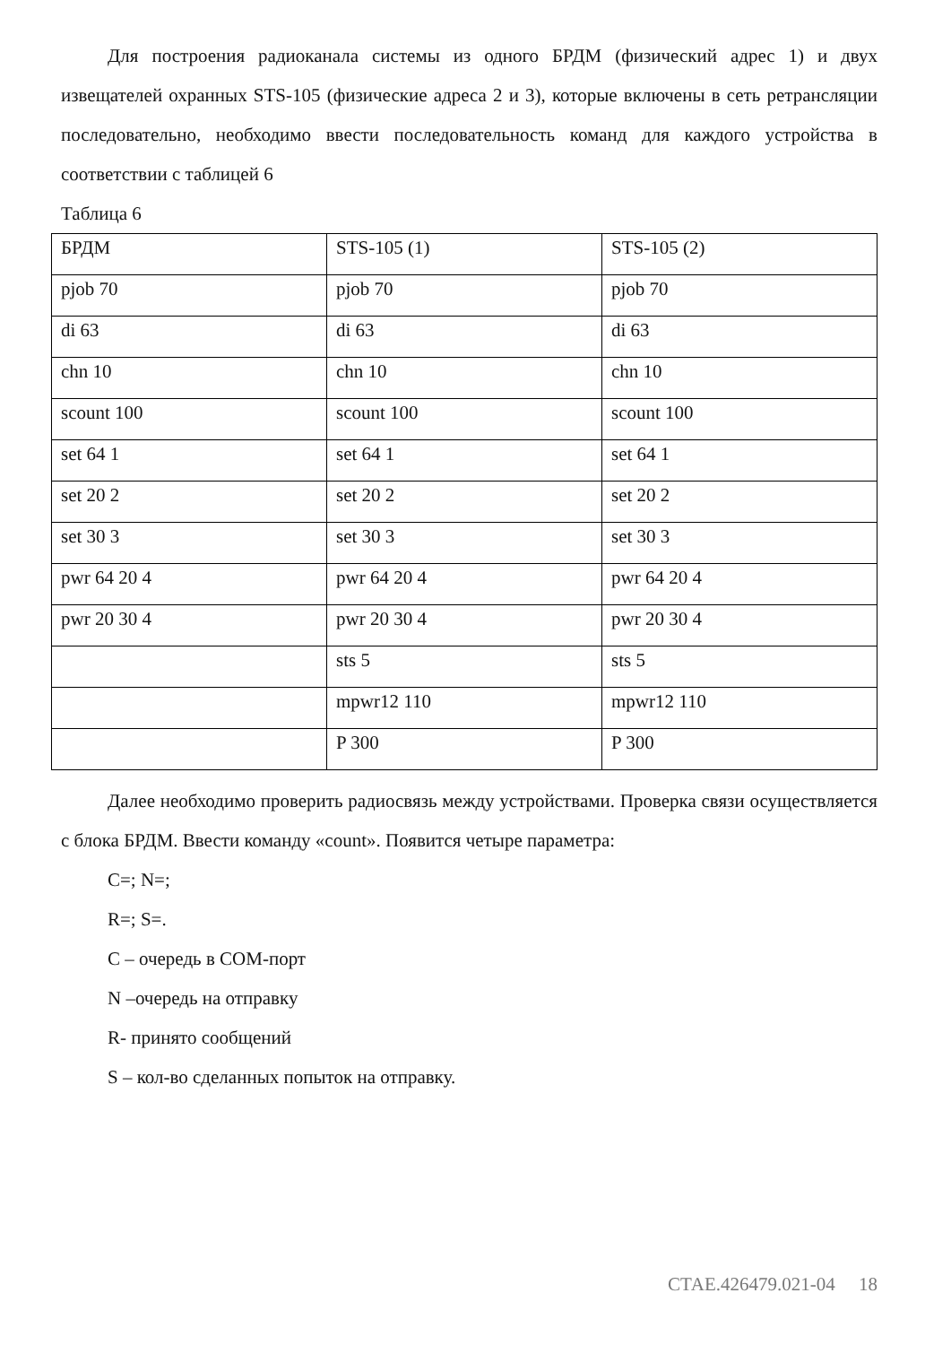Для построения радиоканала системы из одного БРДМ (физический адрес 1) и двух извещателей охранных STS-105 (физические адреса 2 и 3), которые включены в сеть ретрансляции последовательно, необходимо ввести последовательность команд для каждого устройства в соответствии с таблицей 6
Таблица 6
| БРДМ | STS-105 (1) | STS-105 (2) |
| pjob 70 | pjob 70 | pjob 70 |
| di 63 | di 63 | di 63 |
| chn 10 | chn 10 | chn 10 |
| scount 100 | scount 100 | scount 100 |
| set 64 1 | set 64 1 | set 64 1 |
| set 20 2 | set 20 2 | set 20 2 |
| set 30 3 | set 30 3 | set 30 3 |
| pwr 64 20 4 | pwr 64 20 4 | pwr 64 20 4 |
| pwr 20 30 4 | pwr 20 30 4 | pwr 20 30 4 |
| | sts 5 | sts 5 |
| | mpwr12 110 | mpwr12 110 |
| | P 300 | P 300 |
Далее необходимо проверить радиосвязь между устройствами. Проверка связи осуществляется с блока БРДМ. Ввести команду «count». Появится четыре параметра:
C=; N=;
R=; S=.
C – очередь в COM-порт
N –очередь на отправку
R- принято сообщений
S – кол-во сделанных попыток на отправку.
СТАЕ.426479.021-04 18